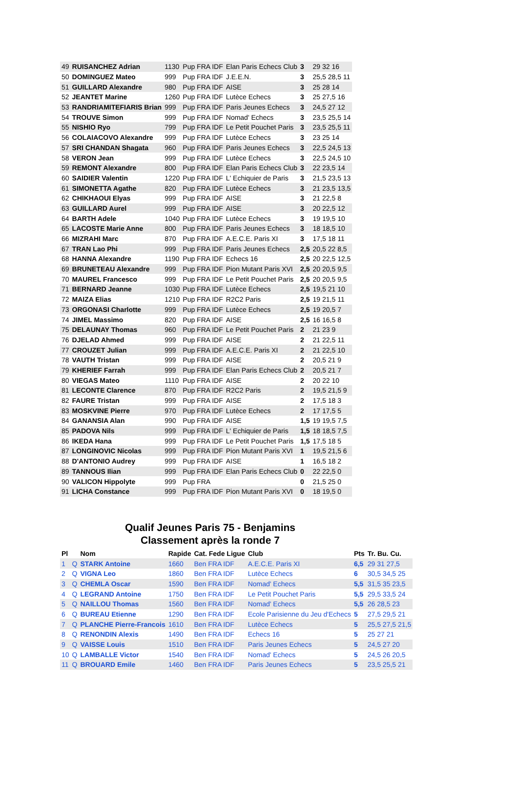| 49 | RUISANCHEZ Adrian | 1130 | Pup FRA IDF | Elan Paris Echecs Club | 3 | 29 32 16 |
| 50 | DOMINGUEZ Mateo | 999 | Pup FRA IDF | J.E.E.N. | 3 | 25,5 28,5 11 |
| 51 | GUILLARD Alexandre | 980 | Pup FRA IDF | AISE | 3 | 25 28 14 |
| 52 | JEANTET Marine | 1260 | Pup FRA IDF | Lutèce Echecs | 3 | 25 27,5 16 |
| 53 | RANDRIAMITEFIARIS Brian | 999 | Pup FRA IDF | Paris Jeunes Echecs | 3 | 24,5 27 12 |
| 54 | TROUVE Simon | 999 | Pup FRA IDF | Nomad' Echecs | 3 | 23,5 25,5 14 |
| 55 | NISHIO Ryo | 799 | Pup FRA IDF | Le Petit Pouchet Paris | 3 | 23,5 25,5 11 |
| 56 | COLAIACOVO Alexandre | 999 | Pup FRA IDF | Lutèce Echecs | 3 | 23 25 14 |
| 57 | SRI CHANDAN Shagata | 960 | Pup FRA IDF | Paris Jeunes Echecs | 3 | 22,5 24,5 13 |
| 58 | VERON Jean | 999 | Pup FRA IDF | Lutèce Echecs | 3 | 22,5 24,5 10 |
| 59 | REMONT Alexandre | 800 | Pup FRA IDF | Elan Paris Echecs Club | 3 | 22 23,5 14 |
| 60 | SAIDIER Valentin | 1220 | Pup FRA IDF | L' Echiquier de Paris | 3 | 21,5 23,5 13 |
| 61 | SIMONETTA Agathe | 820 | Pup FRA IDF | Lutèce Echecs | 3 | 21 23,5 13,5 |
| 62 | CHIKHAOUI Elyas | 999 | Pup FRA IDF | AISE | 3 | 21 22,5 8 |
| 63 | GUILLARD Aurel | 999 | Pup FRA IDF | AISE | 3 | 20 22,5 12 |
| 64 | BARTH Adele | 1040 | Pup FRA IDF | Lutèce Echecs | 3 | 19 19,5 10 |
| 65 | LACOSTE Marie Anne | 800 | Pup FRA IDF | Paris Jeunes Echecs | 3 | 18 18,5 10 |
| 66 | MIZRAHI Marc | 870 | Pup FRA IDF | A.E.C.E. Paris XI | 3 | 17,5 18 11 |
| 67 | TRAN Lao Phi | 999 | Pup FRA IDF | Paris Jeunes Echecs | 2,5 | 20,5 22 8,5 |
| 68 | HANNA Alexandre | 1190 | Pup FRA IDF | Echecs 16 | 2,5 | 20 22,5 12,5 |
| 69 | BRUNETEAU Alexandre | 999 | Pup FRA IDF | Pion Mutant Paris XVI | 2,5 | 20 20,5 9,5 |
| 70 | MAUREL Francesco | 999 | Pup FRA IDF | Le Petit Pouchet Paris | 2,5 | 20 20,5 9,5 |
| 71 | BERNARD Jeanne | 1030 | Pup FRA IDF | Lutèce Echecs | 2,5 | 19,5 21 10 |
| 72 | MAIZA Elias | 1210 | Pup FRA IDF | R2C2 Paris | 2,5 | 19 21,5 11 |
| 73 | ORGONASI Charlotte | 999 | Pup FRA IDF | Lutèce Echecs | 2,5 | 19 20,5 7 |
| 74 | JIMEL Massimo | 820 | Pup FRA IDF | AISE | 2,5 | 16 16,5 8 |
| 75 | DELAUNAY Thomas | 960 | Pup FRA IDF | Le Petit Pouchet Paris | 2 | 21 23 9 |
| 76 | DJELAD Ahmed | 999 | Pup FRA IDF | AISE | 2 | 21 22,5 11 |
| 77 | CROUZET Julian | 999 | Pup FRA IDF | A.E.C.E. Paris XI | 2 | 21 22,5 10 |
| 78 | VAUTH Tristan | 999 | Pup FRA IDF | AISE | 2 | 20,5 21 9 |
| 79 | KHERIEF Farrah | 999 | Pup FRA IDF | Elan Paris Echecs Club | 2 | 20,5 21 7 |
| 80 | VIEGAS Mateo | 1110 | Pup FRA IDF | AISE | 2 | 20 22 10 |
| 81 | LECONTE Clarence | 870 | Pup FRA IDF | R2C2 Paris | 2 | 19,5 21,5 9 |
| 82 | FAURE Tristan | 999 | Pup FRA IDF | AISE | 2 | 17,5 18 3 |
| 83 | MOSKVINE Pierre | 970 | Pup FRA IDF | Lutèce Echecs | 2 | 17 17,5 5 |
| 84 | GANANSIA Alan | 990 | Pup FRA IDF | AISE | 1,5 | 19 19,5 7,5 |
| 85 | PADOVA Nils | 999 | Pup FRA IDF | L' Echiquier de Paris | 1,5 | 18 18,5 7,5 |
| 86 | IKEDA Hana | 999 | Pup FRA IDF | Le Petit Pouchet Paris | 1,5 | 17,5 18 5 |
| 87 | LONGINOVIC Nicolas | 999 | Pup FRA IDF | Pion Mutant Paris XVI | 1 | 19,5 21,5 6 |
| 88 | D'ANTONIO Audrey | 999 | Pup FRA IDF | AISE | 1 | 16,5 18 2 |
| 89 | TANNOUS Ilian | 999 | Pup FRA IDF | Elan Paris Echecs Club | 0 | 22 22,5 0 |
| 90 | VALICON Hippolyte | 999 | Pup FRA | | 0 | 21,5 25 0 |
| 91 | LICHA Constance | 999 | Pup FRA IDF | Pion Mutant Paris XVI | 0 | 18 19,5 0 |
Qualif Jeunes Paris 75 - Benjamins
Classement après la ronde 7
| Pl | | Nom | Rapide | Cat. Fede Ligue | Club | Pts | Tr. Bu. Cu. |
| --- | --- | --- | --- | --- | --- | --- | --- |
| 1 | Q | STARK Antoine | 1660 | Ben FRA IDF | A.E.C.E. Paris XI | 6,5 | 29 31 27,5 |
| 2 | Q | VIGNA Leo | 1860 | Ben FRA IDF | Lutèce Echecs | 6 | 30,5 34,5 25 |
| 3 | Q | CHEMLA Oscar | 1590 | Ben FRA IDF | Nomad' Echecs | 5,5 | 31,5 35 23,5 |
| 4 | Q | LEGRAND Antoine | 1750 | Ben FRA IDF | Le Petit Pouchet Paris | 5,5 | 29,5 33,5 24 |
| 5 | Q | NAILLOU Thomas | 1560 | Ben FRA IDF | Nomad' Echecs | 5,5 | 26 28,5 23 |
| 6 | Q | BUREAU Etienne | 1290 | Ben FRA IDF | Ecole Parisienne du Jeu d'Echecs | 5 | 27,5 29,5 21 |
| 7 | Q | PLANCHE Pierre-Francois | 1610 | Ben FRA IDF | Lutèce Echecs | 5 | 25,5 27,5 21,5 |
| 8 | Q | RENONDIN Alexis | 1490 | Ben FRA IDF | Echecs 16 | 5 | 25 27 21 |
| 9 | Q | VAISSE Louis | 1510 | Ben FRA IDF | Paris Jeunes Echecs | 5 | 24,5 27 20 |
| 10 | Q | LAMBALLE Victor | 1540 | Ben FRA IDF | Nomad' Echecs | 5 | 24,5 26 20,5 |
| 11 | Q | BROUARD Emile | 1460 | Ben FRA IDF | Paris Jeunes Echecs | 5 | 23,5 25,5 21 |